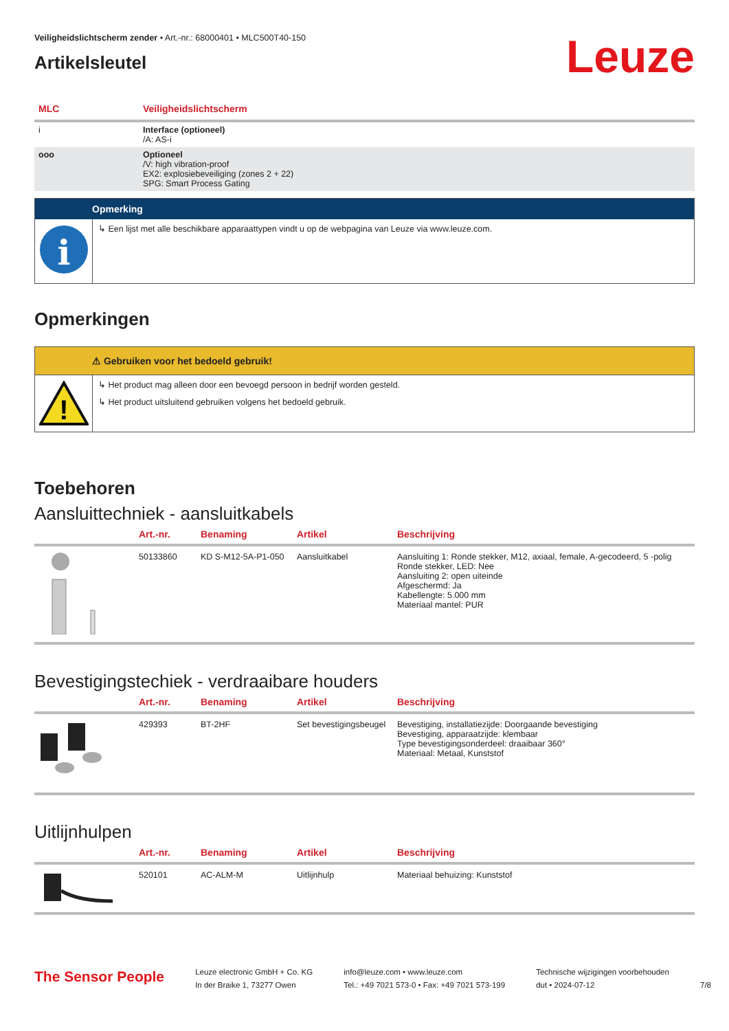Veiligheidslichtscherm zender • Art.-nr.: 68000401 • MLC500T40-150
Artikelsleutel
Leuze
| MLC | Veiligheidslichtscherm |
| --- | --- |
| i | Interface (optioneel) /A: AS-i |
| ooo | Optioneel /V: high vibration-proof EX2: explosiebeveiliging (zones 2 + 22) SPG: Smart Process Gating |
Opmerking
i
↳ Een lijst met alle beschikbare apparaattypen vindt u op de webpagina van Leuze via www.leuze.com.
Opmerkingen
⚠ Gebruiken voor het bedoeld gebruik!
!
↳ Het product mag alleen door een bevoegd persoon in bedrijf worden gesteld.
↳ Het product uitsluitend gebruiken volgens het bedoeld gebruik.
Toebehoren
Aansluittechniek - aansluitkabels
| | Art.-nr. | Benaming | Artikel | Beschrijving |
| --- | --- | --- | --- | --- |
| | 50133860 | KD S-M12-5A-P1-050 | Aansluitkabel | Aansluiting 1: Ronde stekker, M12, axiaal, female, A-gecodeerd, 5 -polig Ronde stekker, LED: Nee Aansluiting 2: open uiteinde Afgeschermd: Ja Kabellengte: 5.000 mm Materiaal mantel: PUR |
Bevestigingstechiek - verdraaibare houders
| | Art.-nr. | Benaming | Artikel | Beschrijving |
| --- | --- | --- | --- | --- |
| | 429393 | BT-2HF | Set bevestigingsbeugel | Bevestiging, installatiezijde: Doorgaande bevestiging Bevestiging, apparaatzijde: klembaar Type bevestigingsonderdeel: draaibaar 360° Materiaal: Metaal, Kunststof |
Uitlijnhulpen
| | Art.-nr. | Benaming | Artikel | Beschrijving |
| --- | --- | --- | --- | --- |
| | 520101 | AC-ALM-M | Uitlijnhulp | Materiaal behuizing: Kunststof |
The Sensor People
Leuze electronic GmbH + Co. KG
In der Braike 1, 73277 Owen
info@leuze.com • www.leuze.com
Tel.: +49 7021 573-0 • Fax: +49 7021 573-199
Technische wijzigingen voorbehouden
dut • 2024-07-12
7/8